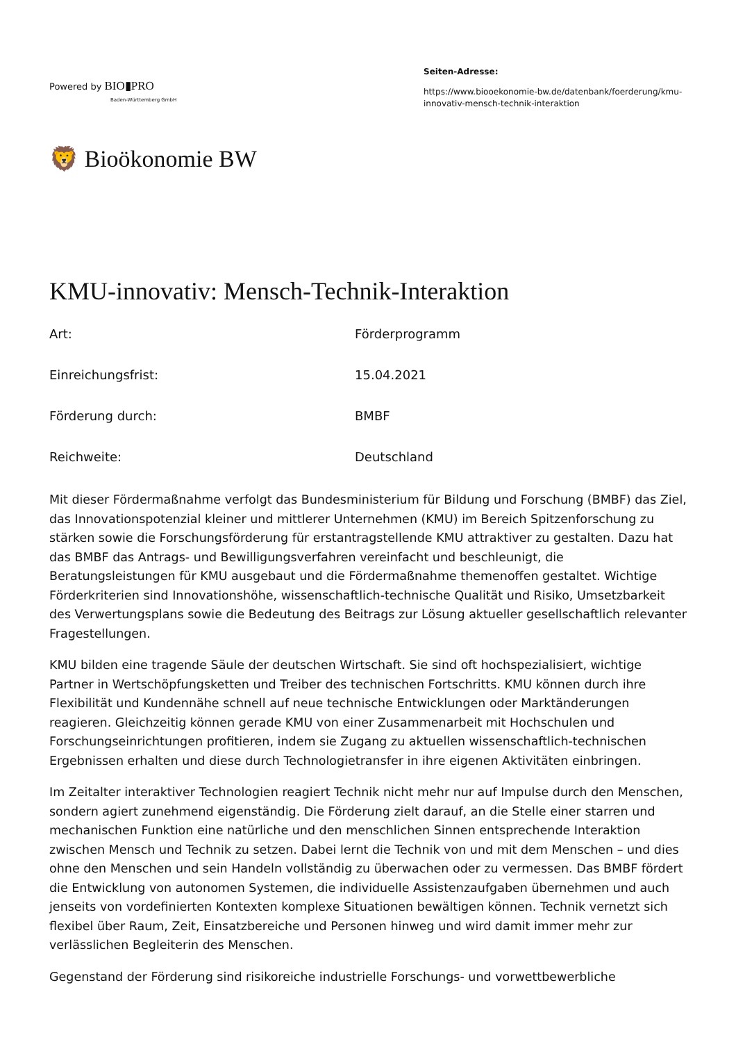Powered by BIO▮PRO
Baden-Württemberg GmbH
Seiten-Adresse:
https://www.biooekonomie-bw.de/datenbank/foerderung/kmu-innovativ-mensch-technik-interaktion
🦁 Bioökonomie BW
KMU-innovativ: Mensch-Technik-Interaktion
| Art: | Förderprogramm |
| Einreichungsfrist: | 15.04.2021 |
| Förderung durch: | BMBF |
| Reichweite: | Deutschland |
Mit dieser Fördermaßnahme verfolgt das Bundesministerium für Bildung und Forschung (BMBF) das Ziel, das Innovationspotenzial kleiner und mittlerer Unternehmen (KMU) im Bereich Spitzenforschung zu stärken sowie die Forschungsförderung für erstantragstellende KMU attraktiver zu gestalten. Dazu hat das BMBF das Antrags- und Bewilligungsverfahren vereinfacht und beschleunigt, die Beratungsleistungen für KMU ausgebaut und die Fördermaßnahme themenoffen gestaltet. Wichtige Förderkriterien sind Innovationshöhe, wissenschaftlich-technische Qualität und Risiko, Umsetzbarkeit des Verwertungsplans sowie die Bedeutung des Beitrags zur Lösung aktueller gesellschaftlich relevanter Fragestellungen.
KMU bilden eine tragende Säule der deutschen Wirtschaft. Sie sind oft hochspezialisiert, wichtige Partner in Wertschöpfungsketten und Treiber des technischen Fortschritts. KMU können durch ihre Flexibilität und Kundennähe schnell auf neue technische Entwicklungen oder Marktänderungen reagieren. Gleichzeitig können gerade KMU von einer Zusammenarbeit mit Hochschulen und Forschungseinrichtungen profitieren, indem sie Zugang zu aktuellen wissenschaftlich-technischen Ergebnissen erhalten und diese durch Technologietransfer in ihre eigenen Aktivitäten einbringen.
Im Zeitalter interaktiver Technologien reagiert Technik nicht mehr nur auf Impulse durch den Menschen, sondern agiert zunehmend eigenständig. Die Förderung zielt darauf, an die Stelle einer starren und mechanischen Funktion eine natürliche und den menschlichen Sinnen entsprechende Interaktion zwischen Mensch und Technik zu setzen. Dabei lernt die Technik von und mit dem Menschen – und dies ohne den Menschen und sein Handeln vollständig zu überwachen oder zu vermessen. Das BMBF fördert die Entwicklung von autonomen Systemen, die individuelle Assistenzaufgaben übernehmen und auch jenseits von vordefinierten Kontexten komplexe Situationen bewältigen können. Technik vernetzt sich flexibel über Raum, Zeit, Einsatzbereiche und Personen hinweg und wird damit immer mehr zur verlässlichen Begleiterin des Menschen.
Gegenstand der Förderung sind risikoreiche industrielle Forschungs- und vorwettbewerbliche